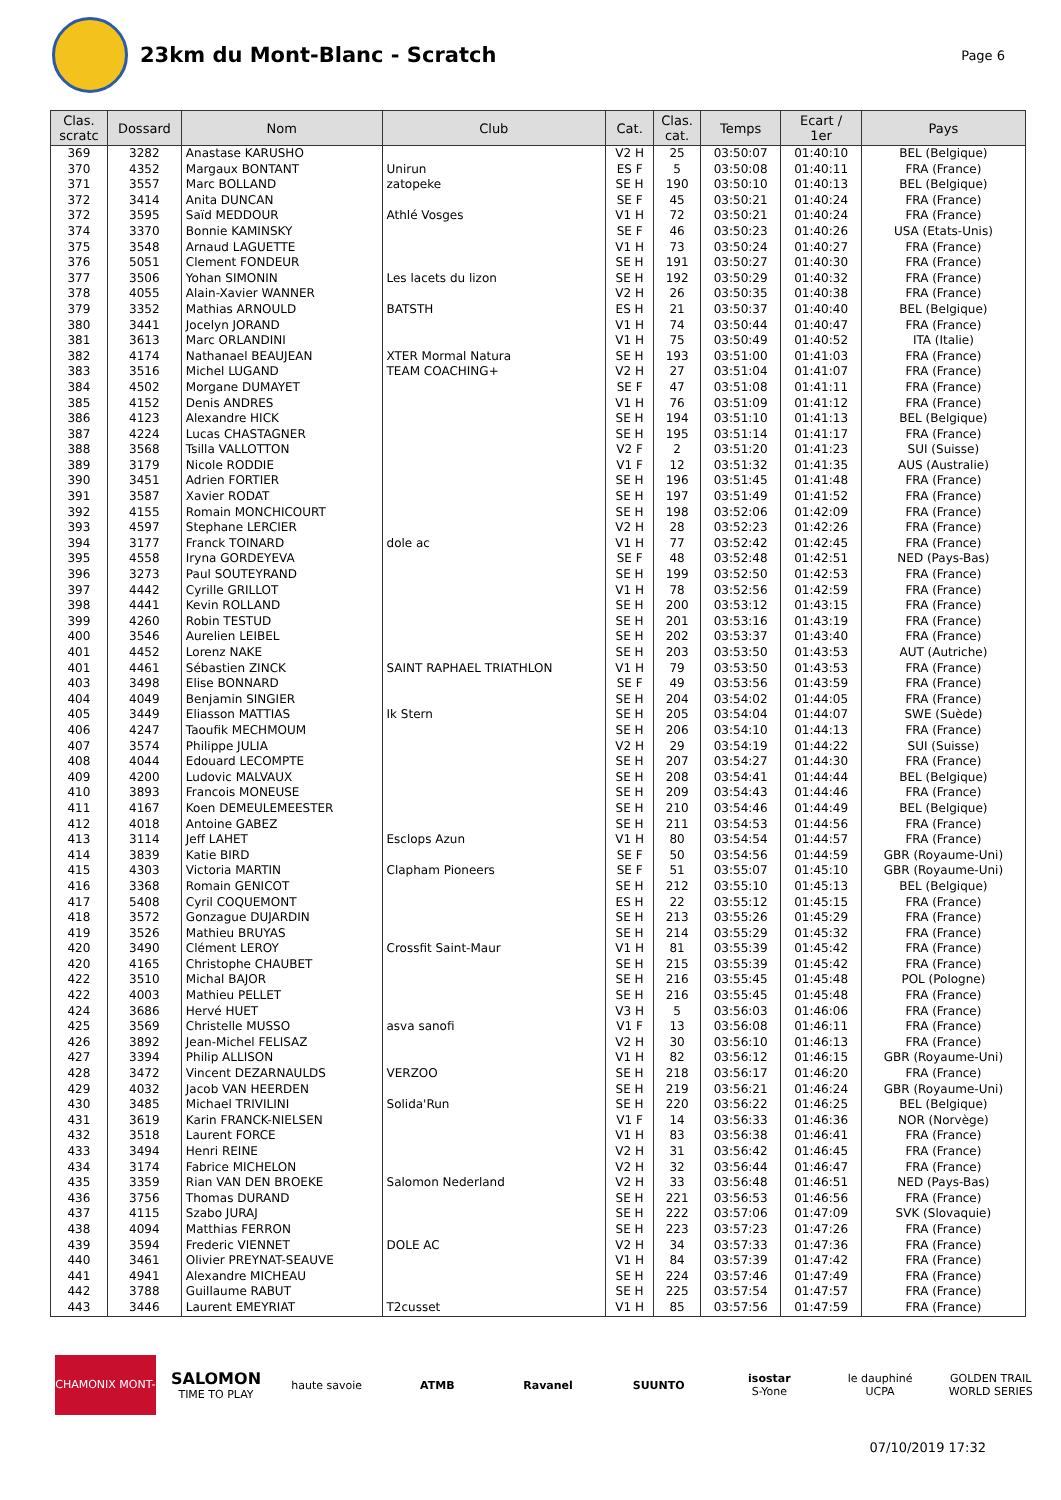23km du Mont-Blanc - Scratch
Page 6
| Clas. scratc | Dossard | Nom | Club | Cat. | Clas. cat. | Temps | Ecart / 1er | Pays |
| --- | --- | --- | --- | --- | --- | --- | --- | --- |
| 369 | 3282 | Anastase KARUSHO | | V2 H | 25 | 03:50:07 | 01:40:10 | BEL (Belgique) |
| 370 | 4352 | Margaux BONTANT | Unirun | ES F | 5 | 03:50:08 | 01:40:11 | FRA (France) |
| 371 | 3557 | Marc BOLLAND | zatopeke | SE H | 190 | 03:50:10 | 01:40:13 | BEL (Belgique) |
| 372 | 3414 | Anita DUNCAN | | SE F | 45 | 03:50:21 | 01:40:24 | FRA (France) |
| 372 | 3595 | Saïd MEDDOUR | Athlé Vosges | V1 H | 72 | 03:50:21 | 01:40:24 | FRA (France) |
| 374 | 3370 | Bonnie KAMINSKY | | SE F | 46 | 03:50:23 | 01:40:26 | USA (Etats-Unis) |
| 375 | 3548 | Arnaud LAGUETTE | | V1 H | 73 | 03:50:24 | 01:40:27 | FRA (France) |
| 376 | 5051 | Clement FONDEUR | | SE H | 191 | 03:50:27 | 01:40:30 | FRA (France) |
| 377 | 3506 | Yohan SIMONIN | Les lacets du lizon | SE H | 192 | 03:50:29 | 01:40:32 | FRA (France) |
| 378 | 4055 | Alain-Xavier WANNER | | V2 H | 26 | 03:50:35 | 01:40:38 | FRA (France) |
| 379 | 3352 | Mathias ARNOULD | BATSTH | ES H | 21 | 03:50:37 | 01:40:40 | BEL (Belgique) |
| 380 | 3441 | Jocelyn JORAND | | V1 H | 74 | 03:50:44 | 01:40:47 | FRA (France) |
| 381 | 3613 | Marc ORLANDINI | | V1 H | 75 | 03:50:49 | 01:40:52 | ITA (Italie) |
| 382 | 4174 | Nathanael BEAUJEAN | XTER Mormal Natura | SE H | 193 | 03:51:00 | 01:41:03 | FRA (France) |
| 383 | 3516 | Michel LUGAND | TEAM COACHING+ | V2 H | 27 | 03:51:04 | 01:41:07 | FRA (France) |
| 384 | 4502 | Morgane DUMAYET | | SE F | 47 | 03:51:08 | 01:41:11 | FRA (France) |
| 385 | 4152 | Denis ANDRES | | V1 H | 76 | 03:51:09 | 01:41:12 | FRA (France) |
| 386 | 4123 | Alexandre HICK | | SE H | 194 | 03:51:10 | 01:41:13 | BEL (Belgique) |
| 387 | 4224 | Lucas CHASTAGNER | | SE H | 195 | 03:51:14 | 01:41:17 | FRA (France) |
| 388 | 3568 | Tsilla VALLOTTON | | V2 F | 2 | 03:51:20 | 01:41:23 | SUI (Suisse) |
| 389 | 3179 | Nicole RODDIE | | V1 F | 12 | 03:51:32 | 01:41:35 | AUS (Australie) |
| 390 | 3451 | Adrien FORTIER | | SE H | 196 | 03:51:45 | 01:41:48 | FRA (France) |
| 391 | 3587 | Xavier RODAT | | SE H | 197 | 03:51:49 | 01:41:52 | FRA (France) |
| 392 | 4155 | Romain MONCHICOURT | | SE H | 198 | 03:52:06 | 01:42:09 | FRA (France) |
| 393 | 4597 | Stephane LERCIER | | V2 H | 28 | 03:52:23 | 01:42:26 | FRA (France) |
| 394 | 3177 | Franck TOINARD | dole ac | V1 H | 77 | 03:52:42 | 01:42:45 | FRA (France) |
| 395 | 4558 | Iryna GORDEYEVA | | SE F | 48 | 03:52:48 | 01:42:51 | NED (Pays-Bas) |
| 396 | 3273 | Paul SOUTEYRAND | | SE H | 199 | 03:52:50 | 01:42:53 | FRA (France) |
| 397 | 4442 | Cyrille GRILLOT | | V1 H | 78 | 03:52:56 | 01:42:59 | FRA (France) |
| 398 | 4441 | Kevin ROLLAND | | SE H | 200 | 03:53:12 | 01:43:15 | FRA (France) |
| 399 | 4260 | Robin TESTUD | | SE H | 201 | 03:53:16 | 01:43:19 | FRA (France) |
| 400 | 3546 | Aurelien LEIBEL | | SE H | 202 | 03:53:37 | 01:43:40 | FRA (France) |
| 401 | 4452 | Lorenz NAKE | | SE H | 203 | 03:53:50 | 01:43:53 | AUT (Autriche) |
| 401 | 4461 | Sébastien ZINCK | SAINT RAPHAEL TRIATHLON | V1 H | 79 | 03:53:50 | 01:43:53 | FRA (France) |
| 403 | 3498 | Elise BONNARD | | SE F | 49 | 03:53:56 | 01:43:59 | FRA (France) |
| 404 | 4049 | Benjamin SINGIER | | SE H | 204 | 03:54:02 | 01:44:05 | FRA (France) |
| 405 | 3449 | Eliasson MATTIAS | Ik Stern | SE H | 205 | 03:54:04 | 01:44:07 | SWE (Suède) |
| 406 | 4247 | Taoufik MECHMOUM | | SE H | 206 | 03:54:10 | 01:44:13 | FRA (France) |
| 407 | 3574 | Philippe JULIA | | V2 H | 29 | 03:54:19 | 01:44:22 | SUI (Suisse) |
| 408 | 4044 | Edouard LECOMPTE | | SE H | 207 | 03:54:27 | 01:44:30 | FRA (France) |
| 409 | 4200 | Ludovic MALVAUX | | SE H | 208 | 03:54:41 | 01:44:44 | BEL (Belgique) |
| 410 | 3893 | Francois MONEUSE | | SE H | 209 | 03:54:43 | 01:44:46 | FRA (France) |
| 411 | 4167 | Koen DEMEULEMEESTER | | SE H | 210 | 03:54:46 | 01:44:49 | BEL (Belgique) |
| 412 | 4018 | Antoine GABEZ | | SE H | 211 | 03:54:53 | 01:44:56 | FRA (France) |
| 413 | 3114 | Jeff LAHET | Esclops Azun | V1 H | 80 | 03:54:54 | 01:44:57 | FRA (France) |
| 414 | 3839 | Katie BIRD | | SE F | 50 | 03:54:56 | 01:44:59 | GBR (Royaume-Uni) |
| 415 | 4303 | Victoria MARTIN | Clapham Pioneers | SE F | 51 | 03:55:07 | 01:45:10 | GBR (Royaume-Uni) |
| 416 | 3368 | Romain GENICOT | | SE H | 212 | 03:55:10 | 01:45:13 | BEL (Belgique) |
| 417 | 5408 | Cyril COQUEMONT | | ES H | 22 | 03:55:12 | 01:45:15 | FRA (France) |
| 418 | 3572 | Gonzague DUJARDIN | | SE H | 213 | 03:55:26 | 01:45:29 | FRA (France) |
| 419 | 3526 | Mathieu BRUYAS | | SE H | 214 | 03:55:29 | 01:45:32 | FRA (France) |
| 420 | 3490 | Clément LEROY | Crossfit Saint-Maur | V1 H | 81 | 03:55:39 | 01:45:42 | FRA (France) |
| 420 | 4165 | Christophe CHAUBET | | SE H | 215 | 03:55:39 | 01:45:42 | FRA (France) |
| 422 | 3510 | Michal BAJOR | | SE H | 216 | 03:55:45 | 01:45:48 | POL (Pologne) |
| 422 | 4003 | Mathieu PELLET | | SE H | 216 | 03:55:45 | 01:45:48 | FRA (France) |
| 424 | 3686 | Hervé HUET | | V3 H | 5 | 03:56:03 | 01:46:06 | FRA (France) |
| 425 | 3569 | Christelle MUSSO | asva sanofi | V1 F | 13 | 03:56:08 | 01:46:11 | FRA (France) |
| 426 | 3892 | Jean-Michel FELISAZ | | V2 H | 30 | 03:56:10 | 01:46:13 | FRA (France) |
| 427 | 3394 | Philip ALLISON | | V1 H | 82 | 03:56:12 | 01:46:15 | GBR (Royaume-Uni) |
| 428 | 3472 | Vincent DEZARNAULDS | VERZOO | SE H | 218 | 03:56:17 | 01:46:20 | FRA (France) |
| 429 | 4032 | Jacob VAN HEERDEN | | SE H | 219 | 03:56:21 | 01:46:24 | GBR (Royaume-Uni) |
| 430 | 3485 | Michael TRIVILINI | Solida'Run | SE H | 220 | 03:56:22 | 01:46:25 | BEL (Belgique) |
| 431 | 3619 | Karin FRANCK-NIELSEN | | V1 F | 14 | 03:56:33 | 01:46:36 | NOR (Norvège) |
| 432 | 3518 | Laurent FORCE | | V1 H | 83 | 03:56:38 | 01:46:41 | FRA (France) |
| 433 | 3494 | Henri REINE | | V2 H | 31 | 03:56:42 | 01:46:45 | FRA (France) |
| 434 | 3174 | Fabrice MICHELON | | V2 H | 32 | 03:56:44 | 01:46:47 | FRA (France) |
| 435 | 3359 | Rian VAN DEN BROEKE | Salomon Nederland | V2 H | 33 | 03:56:48 | 01:46:51 | NED (Pays-Bas) |
| 436 | 3756 | Thomas DURAND | | SE H | 221 | 03:56:53 | 01:46:56 | FRA (France) |
| 437 | 4115 | Szabo JURAJ | | SE H | 222 | 03:57:06 | 01:47:09 | SVK (Slovaquie) |
| 438 | 4094 | Matthias FERRON | | SE H | 223 | 03:57:23 | 01:47:26 | FRA (France) |
| 439 | 3594 | Frederic VIENNET | DOLE AC | V2 H | 34 | 03:57:33 | 01:47:36 | FRA (France) |
| 440 | 3461 | Olivier PREYNAT-SEAUVE | | V1 H | 84 | 03:57:39 | 01:47:42 | FRA (France) |
| 441 | 4941 | Alexandre MICHEAU | | SE H | 224 | 03:57:46 | 01:47:49 | FRA (France) |
| 442 | 3788 | Guillaume RABUT | | SE H | 225 | 03:57:54 | 01:47:57 | FRA (France) |
| 443 | 3446 | Laurent EMEYRIAT | T2cusset | V1 H | 85 | 03:57:56 | 01:47:59 | FRA (France) |
CHAMONIX MONT-BLANC
SALOMON
TIME TO PLAY
haute savoie ATMB Ravanel SUUNTO
isostar
S-Yone
le dauphiné
UCPA
GOLDEN TRAIL WORLD SERIES
07/10/2019 17:32